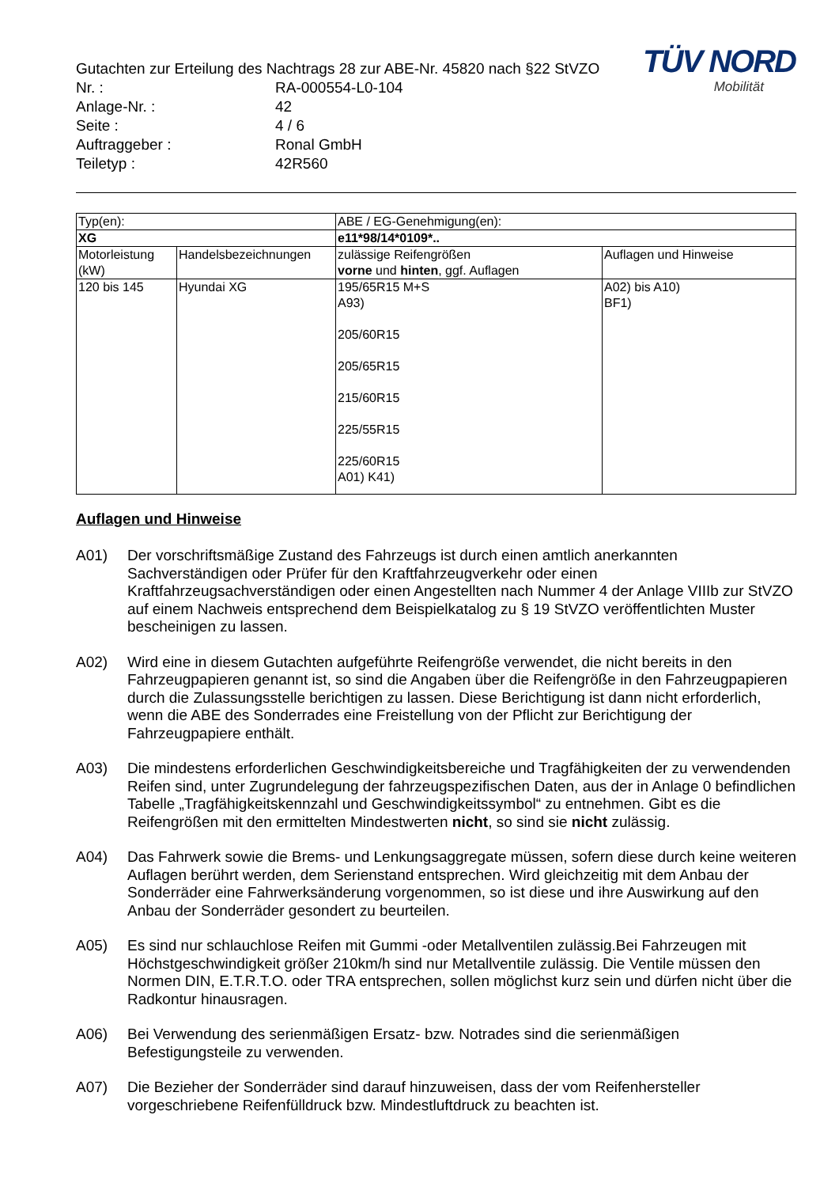TÜV NORD
Mobilität
Gutachten zur Erteilung des Nachtrags 28 zur ABE-Nr. 45820 nach §22 StVZO
Nr. : RA-000554-L0-104
Anlage-Nr. : 42
Seite : 4 / 6
Auftraggeber : Ronal GmbH
Teiletyp : 42R560
| Typ(en): | | ABE / EG-Genehmigung(en): | |
| XG | | e11*98/14*0109*.. | |
| Motorleistung (kW) | Handelsbezeichnungen | zulässige Reifengrößen vorne und hinten , ggf. Auflagen | Auflagen und Hinweise |
| 120 bis 145 | Hyundai XG | 195/65R15 M+S A93) 205/60R15 205/65R15 215/60R15 225/55R15 225/60R15 A01) K41) | A02) bis A10) BF1) |
Auflagen und Hinweise
A01) Der vorschriftsmäßige Zustand des Fahrzeugs ist durch einen amtlich anerkannten Sachverständigen oder Prüfer für den Kraftfahrzeugverkehr oder einen Kraftfahrzeugsachverständigen oder einen Angestellten nach Nummer 4 der Anlage VIIIb zur StVZO auf einem Nachweis entsprechend dem Beispielkatalog zu § 19 StVZO veröffentlichten Muster bescheinigen zu lassen.
A02) Wird eine in diesem Gutachten aufgeführte Reifengröße verwendet, die nicht bereits in den Fahrzeugpapieren genannt ist, so sind die Angaben über die Reifengröße in den Fahrzeugpapieren durch die Zulassungsstelle berichtigen zu lassen. Diese Berichtigung ist dann nicht erforderlich, wenn die ABE des Sonderrades eine Freistellung von der Pflicht zur Berichtigung der Fahrzeugpapiere enthält.
A03) Die mindestens erforderlichen Geschwindigkeitsbereiche und Tragfähigkeiten der zu verwendenden Reifen sind, unter Zugrundelegung der fahrzeugspezifischen Daten, aus der in Anlage 0 befindlichen Tabelle „Tragfähigkeitskennzahl und Geschwindigkeitssymbol“ zu entnehmen. Gibt es die Reifengrößen mit den ermittelten Mindestwerten nicht, so sind sie nicht zulässig.
A04) Das Fahrwerk sowie die Brems- und Lenkungsaggregate müssen, sofern diese durch keine weiteren Auflagen berührt werden, dem Serienstand entsprechen. Wird gleichzeitig mit dem Anbau der Sonderräder eine Fahrwerksänderung vorgenommen, so ist diese und ihre Auswirkung auf den Anbau der Sonderräder gesondert zu beurteilen.
A05) Es sind nur schlauchlose Reifen mit Gummi -oder Metallventilen zulässig.Bei Fahrzeugen mit Höchstgeschwindigkeit größer 210km/h sind nur Metallventile zulässig. Die Ventile müssen den Normen DIN, E.T.R.T.O. oder TRA entsprechen, sollen möglichst kurz sein und dürfen nicht über die Radkontur hinausragen.
A06) Bei Verwendung des serienmäßigen Ersatz- bzw. Notrades sind die serienmäßigen Befestigungsteile zu verwenden.
A07) Die Bezieher der Sonderräder sind darauf hinzuweisen, dass der vom Reifenhersteller vorgeschriebene Reifenfülldruck bzw. Mindestluftdruck zu beachten ist.